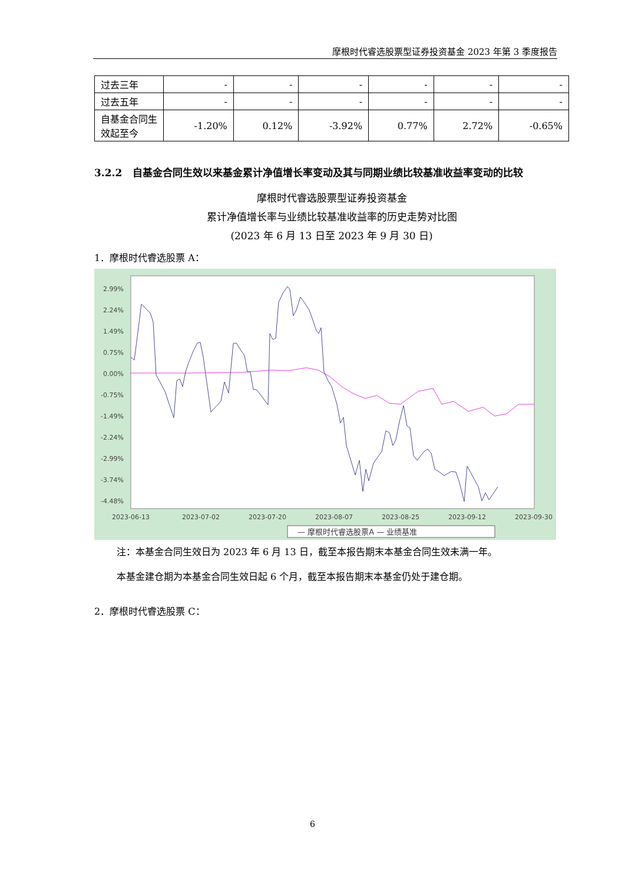摩根时代睿选股票型证券投资基金 2023 年第 3 季度报告
| 过去三年 | - | - | - | - | - | - |
| 过去五年 | - | - | - | - | - | - |
| 自基金合同生效起至今 | -1.20% | 0.12% | -3.92% | 0.77% | 2.72% | -0.65% |
3.2.2 自基金合同生效以来基金累计净值增长率变动及其与同期业绩比较基准收益率变动的比较
摩根时代睿选股票型证券投资基金
累计净值增长率与业绩比较基准收益率的历史走势对比图
(2023 年 6 月 13 日至 2023 年 9 月 30 日)
1．摩根时代睿选股票 A：
2.99%
2.24%
1.49%
0.75%
0.00%
-0.75%
-1.49%
-2.24%
-2.99%
-3.74%
-4.48%
2023-06-13
2023-07-02
2023-07-20
2023-08-07
2023-08-25
2023-09-12
2023-09-30
— 摩根时代睿选股票A — 业绩基准
注：本基金合同生效日为 2023 年 6 月 13 日，截至本报告期末本基金合同生效未满一年。
本基金建仓期为本基金合同生效日起 6 个月，截至本报告期末本基金仍处于建仓期。
2．摩根时代睿选股票 C：
6